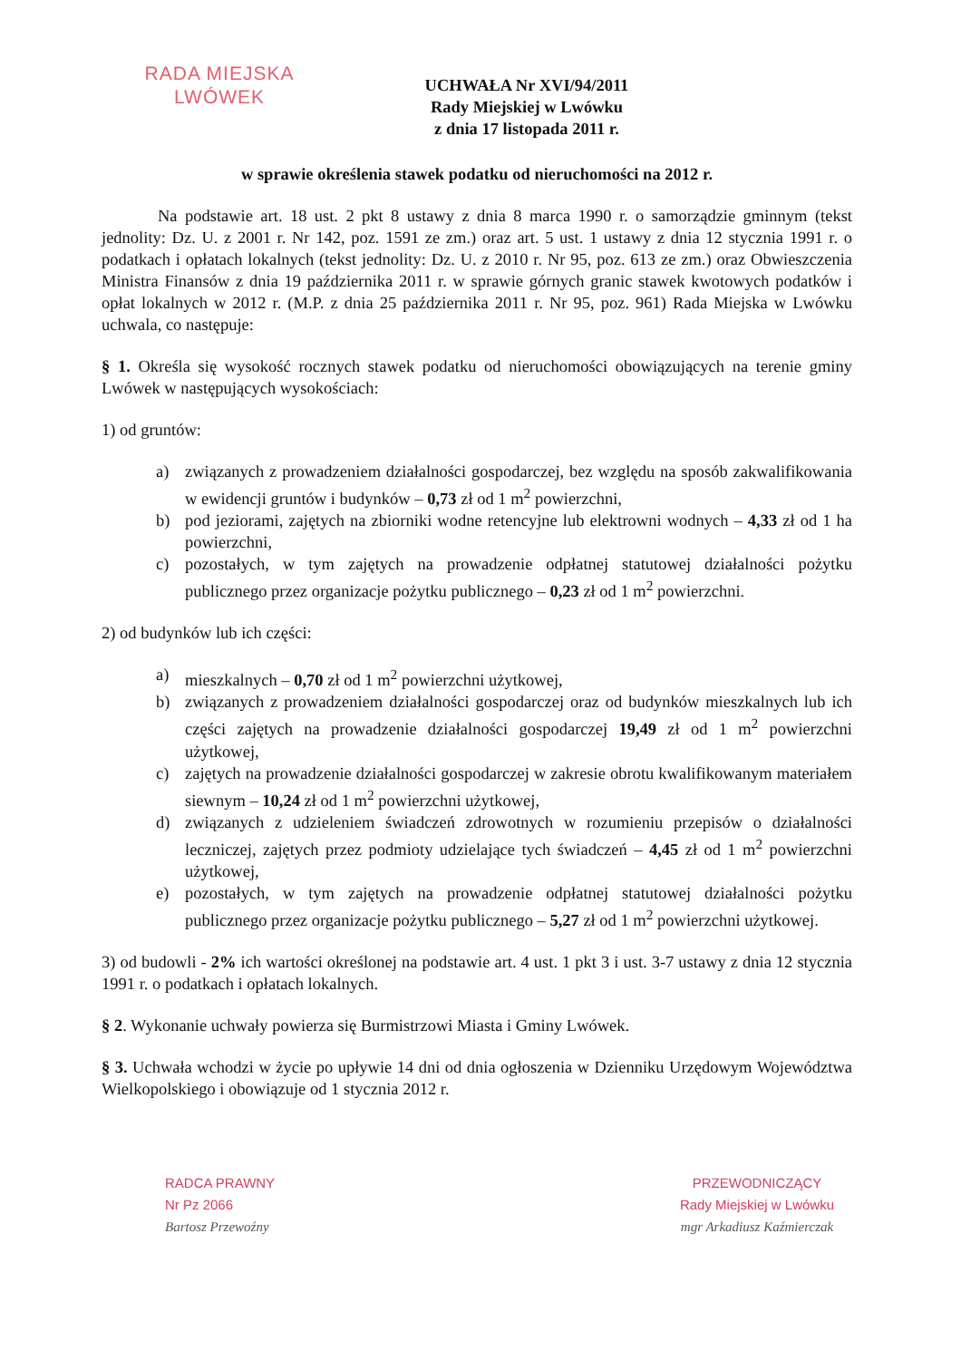RADA MIEJSKA
LWÓWEK
UCHWAŁA Nr XVI/94/2011
Rady Miejskiej w Lwówku
z dnia 17 listopada 2011 r.
w sprawie określenia stawek podatku od nieruchomości na 2012 r.
Na podstawie art. 18 ust. 2 pkt 8 ustawy z dnia 8 marca 1990 r. o samorządzie gminnym (tekst jednolity: Dz. U. z 2001 r. Nr 142, poz. 1591 ze zm.) oraz art. 5 ust. 1 ustawy z dnia 12 stycznia 1991 r. o podatkach i opłatach lokalnych (tekst jednolity: Dz. U. z 2010 r. Nr 95, poz. 613 ze zm.) oraz Obwieszczenia Ministra Finansów z dnia 19 października 2011 r. w sprawie górnych granic stawek kwotowych podatków i opłat lokalnych w 2012 r. (M.P. z dnia 25 października 2011 r. Nr 95, poz. 961) Rada Miejska w Lwówku uchwala, co następuje:
§ 1. Określa się wysokość rocznych stawek podatku od nieruchomości obowiązujących na terenie gminy Lwówek w następujących wysokościach:
1) od gruntów:
a) związanych z prowadzeniem działalności gospodarczej, bez względu na sposób zakwalifikowania w ewidencji gruntów i budynków – 0,73 zł od 1 m<sup>2</sup> powierzchni,
b) pod jeziorami, zajętych na zbiorniki wodne retencyjne lub elektrowni wodnych – 4,33 zł od 1 ha powierzchni,
c) pozostałych, w tym zajętych na prowadzenie odpłatnej statutowej działalności pożytku publicznego przez organizacje pożytku publicznego – 0,23 zł od 1 m<sup>2</sup> powierzchni.
2) od budynków lub ich części:
a) mieszkalnych – 0,70 zł od 1 m<sup>2</sup> powierzchni użytkowej,
b) związanych z prowadzeniem działalności gospodarczej oraz od budynków mieszkalnych lub ich części zajętych na prowadzenie działalności gospodarczej 19,49 zł od 1 m<sup>2</sup> powierzchni użytkowej,
c) zajętych na prowadzenie działalności gospodarczej w zakresie obrotu kwalifikowanym materiałem siewnym – 10,24 zł od 1 m<sup>2</sup> powierzchni użytkowej,
d) związanych z udzieleniem świadczeń zdrowotnych w rozumieniu przepisów o działalności leczniczej, zajętych przez podmioty udzielające tych świadczeń – 4,45 zł od 1 m<sup>2</sup> powierzchni użytkowej,
e) pozostałych, w tym zajętych na prowadzenie odpłatnej statutowej działalności pożytku publicznego przez organizacje pożytku publicznego – 5,27 zł od 1 m<sup>2</sup> powierzchni użytkowej.
3) od budowli - 2% ich wartości określonej na podstawie art. 4 ust. 1 pkt 3 i ust. 3-7 ustawy z dnia 12 stycznia 1991 r. o podatkach i opłatach lokalnych.
§ 2. Wykonanie uchwały powierza się Burmistrzowi Miasta i Gminy Lwówek.
§ 3. Uchwała wchodzi w życie po upływie 14 dni od dnia ogłoszenia w Dzienniku Urzędowym Województwa Wielkopolskiego i obowiązuje od 1 stycznia 2012 r.
RADCA PRAWNY
Nr Pz 2066
Bartosz Przewoźny
PRZEWODNICZĄCY
Rady Miejskiej w Lwówku
mgr Arkadiusz Kaźmierczak